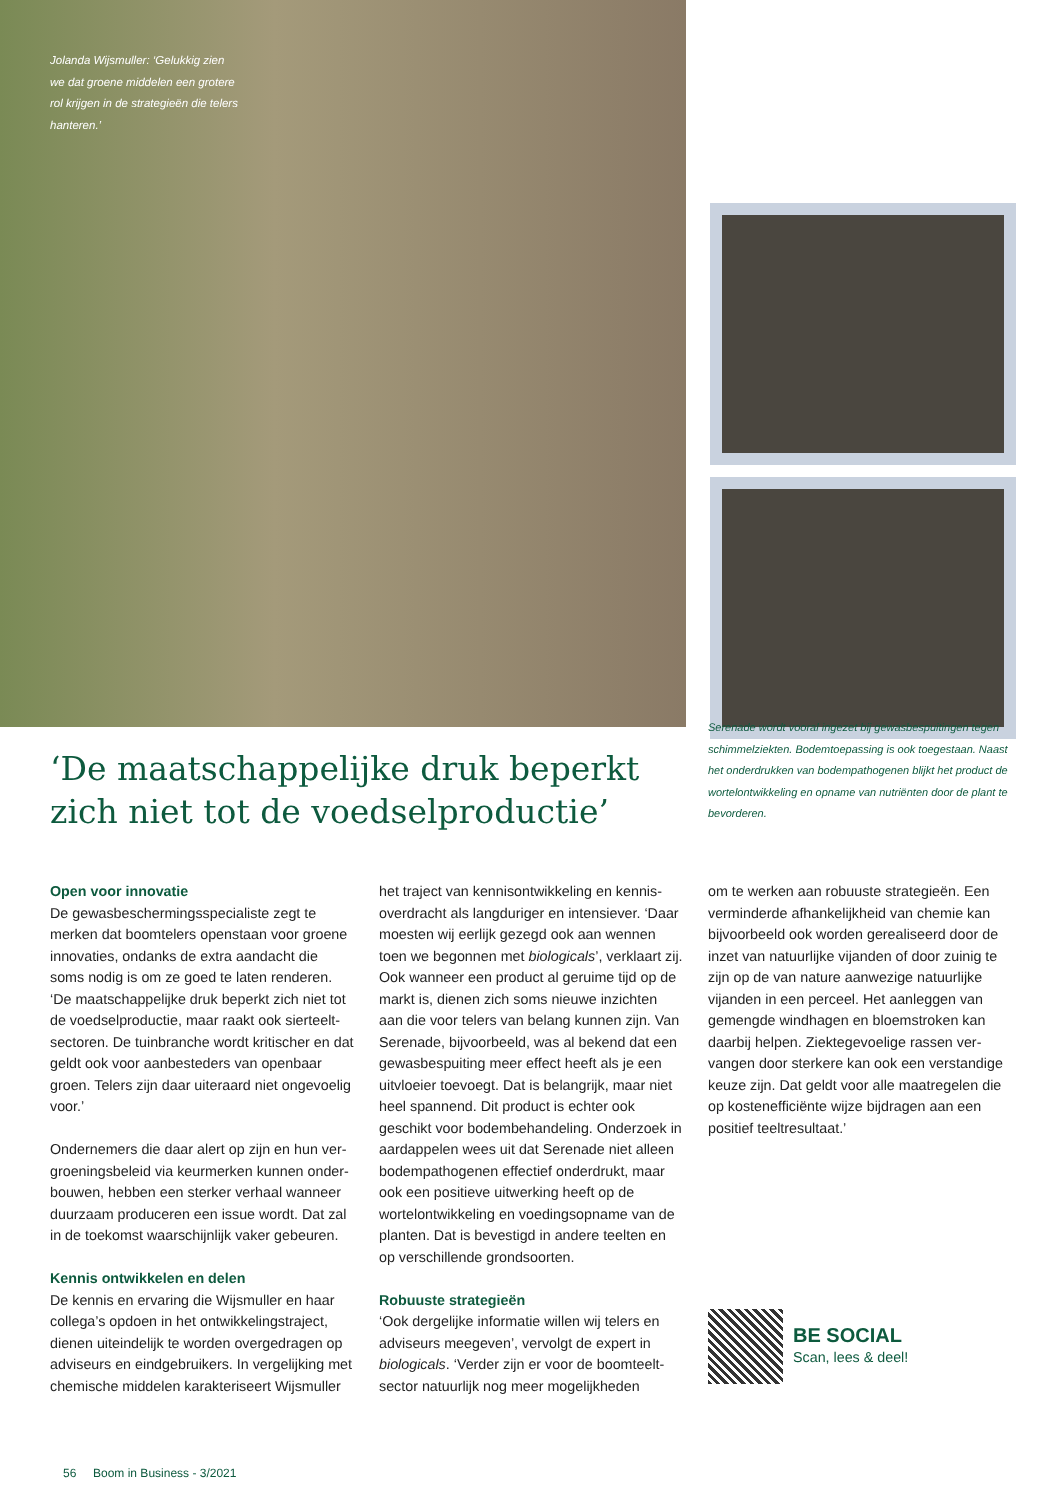Jolanda Wijsmuller: ‘Gelukkig zien we dat groene middelen een grotere rol krijgen in de strategieën die telers hanteren.’
‘De maatschappelijke druk beperkt zich niet tot de voedselproductie’
Serenade wordt vooral ingezet bij gewasbespuitingen tegen schimmelziekten. Bodemtoepassing is ook toegestaan. Naast het onderdrukken van bodempathogenen blijkt het product de wortelontwikkeling en opname van nutriënten door de plant te bevorderen.
Open voor innovatie
De gewasbeschermingsspecialiste zegt te merken dat boomtelers openstaan voor groene innovaties, ondanks de extra aandacht die soms nodig is om ze goed te laten renderen. ‘De maatschappelijke druk beperkt zich niet tot de voedselproductie, maar raakt ook sierteelt-sectoren. De tuinbranche wordt kritischer en dat geldt ook voor aanbesteders van openbaar groen. Telers zijn daar uiteraard niet ongevoelig voor.’
Ondernemers die daar alert op zijn en hun ver-groeningsbeleid via keurmerken kunnen onder-bouwen, hebben een sterker verhaal wanneer duurzaam produceren een issue wordt. Dat zal in de toekomst waarschijnlijk vaker gebeuren.
Kennis ontwikkelen en delen
De kennis en ervaring die Wijsmuller en haar collega’s opdoen in het ontwikkelingstraject, dienen uiteindelijk te worden overgedragen op adviseurs en eindgebruikers. In vergelijking met chemische middelen karakteriseert Wijsmuller
het traject van kennisontwikkeling en kennis-overdracht als langduriger en intensiever. ‘Daar moesten wij eerlijk gezegd ook aan wennen toen we begonnen met biologicals’, verklaart zij. Ook wanneer een product al geruime tijd op de markt is, dienen zich soms nieuwe inzichten aan die voor telers van belang kunnen zijn. Van Serenade, bijvoorbeeld, was al bekend dat een gewasbespuiting meer effect heeft als je een uitvloeier toevoegt. Dat is belangrijk, maar niet heel spannend. Dit product is echter ook geschikt voor bodembehandeling. Onderzoek in aardappelen wees uit dat Serenade niet alleen bodempathogenen effectief onderdrukt, maar ook een positieve uitwerking heeft op de wortelontwikkeling en voedingsopname van de planten. Dat is bevestigd in andere teelten en op verschillende grondsoorten.
Robuuste strategieën
‘Ook dergelijke informatie willen wij telers en adviseurs meegeven’, vervolgt de expert in biologicals. ‘Verder zijn er voor de boomteelt-sector natuurlijk nog meer mogelijkheden
om te werken aan robuuste strategieën. Een verminderde afhankelijkheid van chemie kan bijvoorbeeld ook worden gerealiseerd door de inzet van natuurlijke vijanden of door zuinig te zijn op de van nature aanwezige natuurlijke vijanden in een perceel. Het aanleggen van gemengde windhagen en bloemstroken kan daarbij helpen. Ziektegevoelige rassen ver-vangen door sterkere kan ook een verstandige keuze zijn. Dat geldt voor alle maatregelen die op kostenefficiënte wijze bijdragen aan een positief teeltresultaat.’
BE SOCIAL
Scan, lees & deel!
56 Boom in Business - 3/2021